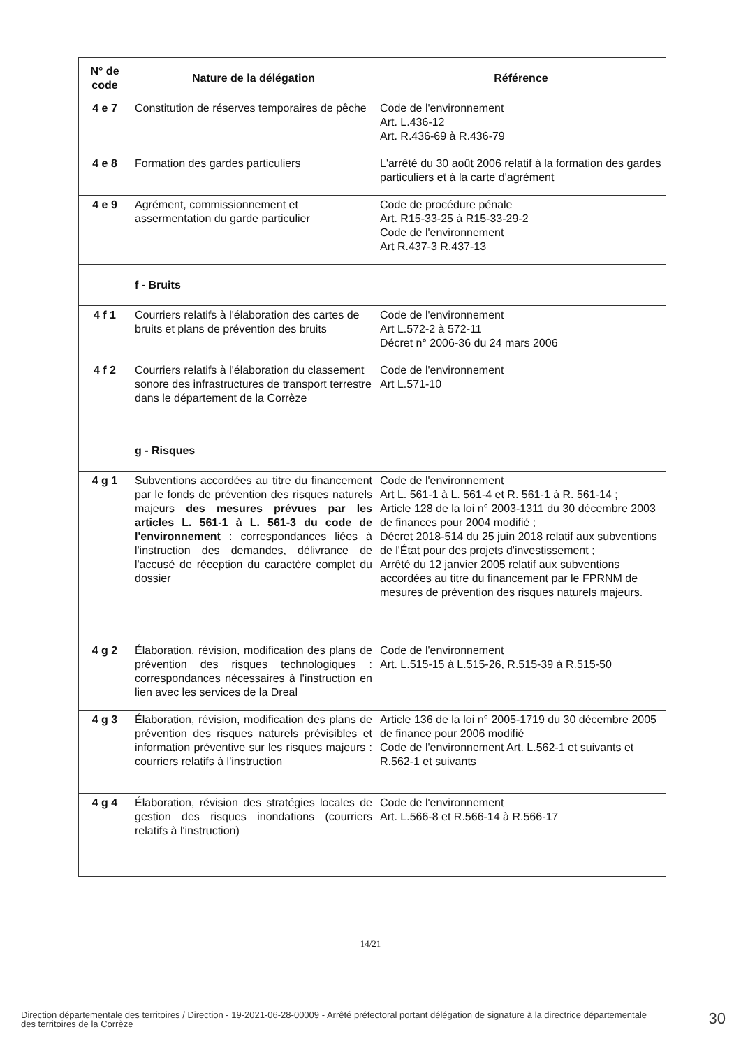| N° de code | Nature de la délégation | Référence |
| --- | --- | --- |
| 4 e 7 | Constitution de réserves temporaires de pêche | Code de l'environnement Art. L.436-12 Art. R.436-69 à R.436-79 |
| 4 e 8 | Formation des gardes particuliers | L'arrêté du 30 août 2006 relatif à la formation des gardes particuliers et à la carte d'agrément |
| 4 e 9 | Agrément, commissionnement et assermentation du garde particulier | Code de procédure pénale Art. R15-33-25 à R15-33-29-2 Code de l'environnement Art R.437-3 R.437-13 |
| | f - Bruits | |
| 4 f 1 | Courriers relatifs à l'élaboration des cartes de bruits et plans de prévention des bruits | Code de l'environnement Art L.572-2 à 572-11 Décret n° 2006-36 du 24 mars 2006 |
| 4 f 2 | Courriers relatifs à l'élaboration du classement sonore des infrastructures de transport terrestre dans le département de la Corrèze | Code de l'environnement Art L.571-10 |
| | g - Risques | |
| 4 g 1 | Subventions accordées au titre du financement par le fonds de prévention des risques naturels majeurs des mesures prévues par les articles L. 561-1 à L. 561-3 du code de l'environnement : correspondances liées à l'instruction des demandes, délivrance de l'accusé de réception du caractère complet du dossier | Code de l'environnement Art L. 561-1 à L. 561-4 et R. 561-1 à R. 561-14 ; Article 128 de la loi n° 2003-1311 du 30 décembre 2003 de finances pour 2004 modifié ; Décret 2018-514 du 25 juin 2018 relatif aux subventions de l'État pour des projets d'investissement ; Arrêté du 12 janvier 2005 relatif aux subventions accordées au titre du financement par le FPRNM de mesures de prévention des risques naturels majeurs. |
| 4 g 2 | Élaboration, révision, modification des plans de prévention des risques technologiques : correspondances nécessaires à l'instruction en lien avec les services de la Dreal | Code de l'environnement Art. L.515-15 à L.515-26, R.515-39 à R.515-50 |
| 4 g 3 | Élaboration, révision, modification des plans de prévention des risques naturels prévisibles et information préventive sur les risques majeurs : courriers relatifs à l'instruction | Article 136 de la loi n° 2005-1719 du 30 décembre 2005 de finance pour 2006 modifié Code de l'environnement Art. L.562-1 et suivants et R.562-1 et suivants |
| 4 g 4 | Élaboration, révision des stratégies locales de gestion des risques inondations (courriers relatifs à l'instruction) | Code de l'environnement Art. L.566-8 et R.566-14 à R.566-17 |
14/21
Direction départementale des territoires / Direction - 19-2021-06-28-00009 - Arrêté préfectoral portant délégation de signature à la directrice départementale des territoires de la Corrèze
30